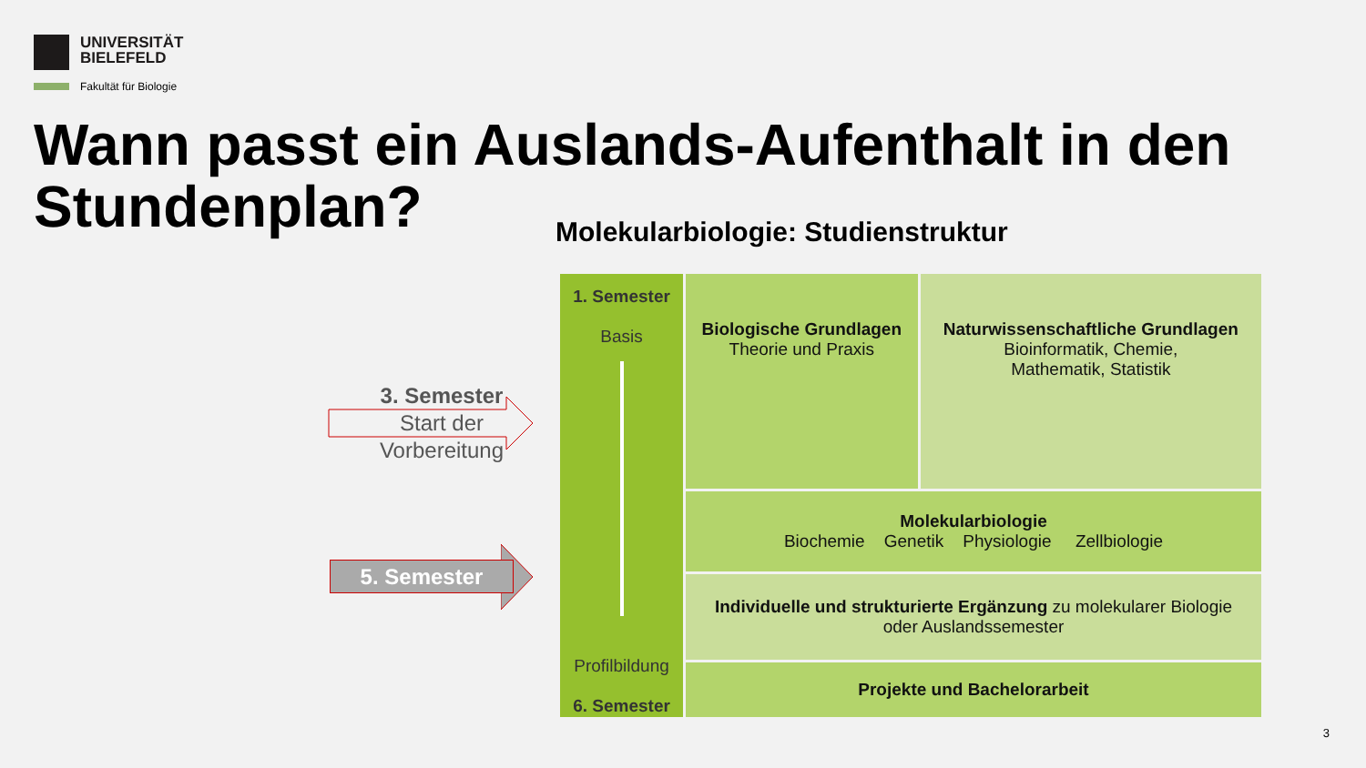UNIVERSITÄT
BIELEFELD
Fakultät für Biologie
Wann passt ein Auslands-Aufenthalt in den Stundenplan?
Molekularbiologie: Studienstruktur
3. Semester
Start der
Vorbereitung
5. Semester
| 1. Semester Basis Profilbildung 6. Semester | Biologische Grundlagen Theorie und Praxis | Naturwissenschaftliche Grundlagen Bioinformatik, Chemie, Mathematik, Statistik |
| | Molekularbiologie Biochemie Genetik Physiologie Zellbiologie | |
| | Individuelle und strukturierte Ergänzung zu molekularer Biologie oder Auslandssemester | |
| | Projekte und Bachelorarbeit | |
3